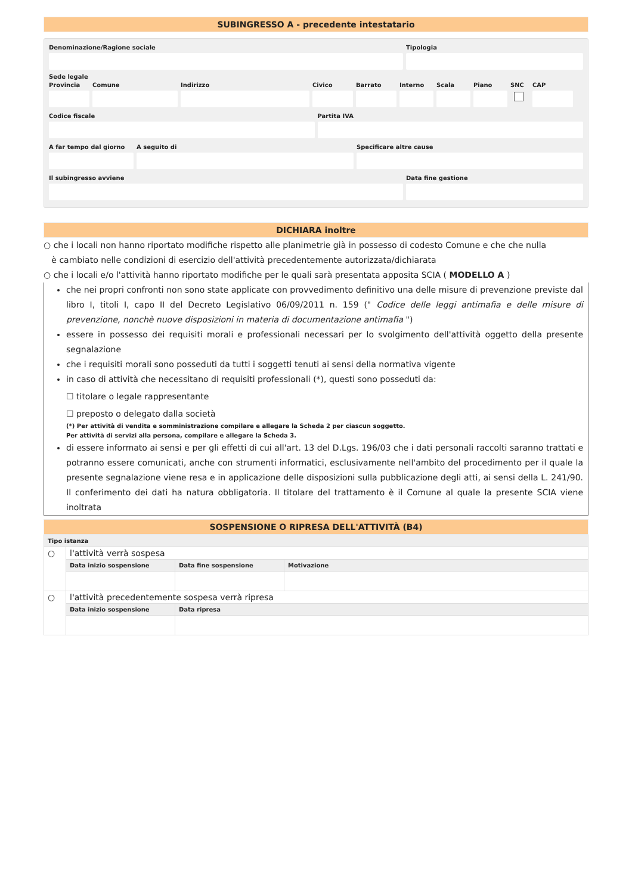SUBINGRESSO A - precedente intestatario
Denominazione/Ragione sociale Tipologia
Sede legale
Provincia
Comune Indirizzo Civico Barrato Interno
Scala Piano SNC CAP
Codice fiscale Partita IVA
A far tempo dal giorno
A seguito di Specificare altre cause
Il subingresso avviene Data fine gestione
DICHIARA inoltre
○ che i locali non hanno riportato modifiche rispetto alle planimetrie già in possesso di codesto Comune e che che nulla
è cambiato nelle condizioni di esercizio dell'attività precedentemente autorizzata/dichiarata
○ che i locali e/o l'attività hanno riportato modifiche per le quali sarà presentata apposita SCIA ( MODELLO A )
che nei propri confronti non sono state applicate con provvedimento definitivo una delle misure di prevenzione previste dal libro I, titoli I, capo II del Decreto Legislativo 06/09/2011 n. 159 (" Codice delle leggi antimafia e delle misure di prevenzione, nonchè nuove disposizioni in materia di documentazione antimafia ")
essere in possesso dei requisiti morali e professionali necessari per lo svolgimento dell'attività oggetto della presente segnalazione
che i requisiti morali sono posseduti da tutti i soggetti tenuti ai sensi della normativa vigente
in caso di attività che necessitano di requisiti professionali (*), questi sono posseduti da:
☐ titolare o legale rappresentante
☐ preposto o delegato dalla società
(*) Per attività di vendita e somministrazione compilare e allegare la Scheda 2 per ciascun soggetto.
Per attività di servizi alla persona, compilare e allegare la Scheda 3.
di essere informato ai sensi e per gli effetti di cui all'art. 13 del D.Lgs. 196/03 che i dati personali raccolti saranno trattati e potranno essere comunicati, anche con strumenti informatici, esclusivamente nell'ambito del procedimento per il quale la presente segnalazione viene resa e in applicazione delle disposizioni sulla pubblicazione degli atti, ai sensi della L. 241/90. Il conferimento dei dati ha natura obbligatoria. Il titolare del trattamento è il Comune al quale la presente SCIA viene inoltrata
SOSPENSIONE O RIPRESA DELL'ATTIVITÀ (B4)
| Tipo istanza | | | |
| --- | --- | --- | --- |
| ○ | l'attività verrà sospesa | | |
| | Data inizio sospensione | Data fine sospensione | Motivazione |
| ○ | l'attività precedentemente sospesa verrà ripresa | | |
| | Data inizio sospensione | Data ripresa | |